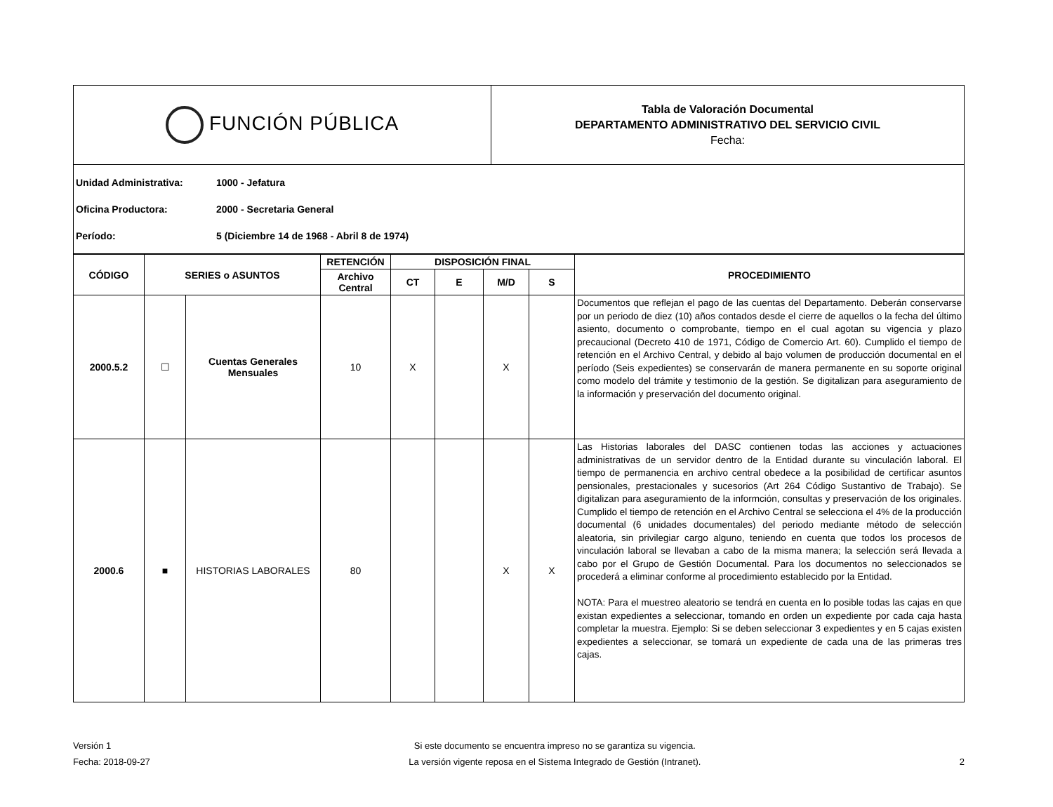| FUNCIÓN PÚBLICA | Tabla de Valoración Documental DEPARTAMENTO ADMINISTRATIVO DEL SERVICIO CIVIL Fecha: |
Unidad Administrativa: 1000 - Jefatura
Oficina Productora: 2000 - Secretaria General
Período: 5 (Diciembre 14 de 1968 - Abril 8 de 1974)
| CÓDIGO | SERIES o ASUNTOS | | RETENCIÓN | DISPOSICIÓN FINAL | | | | PROCEDIMIENTO |
| --- | --- | --- | --- | --- | --- | --- | --- | --- |
| | | | Archivo Central | CT | E | M/D | S | |
| 2000.5.2 | ☐ | Cuentas Generales Mensuales | 10 | X | | X | | Documentos que reflejan el pago de las cuentas del Departamento. Deberán conservarse por un periodo de diez (10) años contados desde el cierre de aquellos o la fecha del último asiento, documento o comprobante, tiempo en el cual agotan su vigencia y plazo precaucional (Decreto 410 de 1971, Código de Comercio Art. 60). Cumplido el tiempo de retención en el Archivo Central, y debido al bajo volumen de producción documental en el período (Seis expedientes) se conservarán de manera permanente en su soporte original como modelo del trámite y testimonio de la gestión. Se digitalizan para aseguramiento de la información y preservación del documento original. |
| 2000.6 | ■ | HISTORIAS LABORALES | 80 | | | X | X | Las Historias laborales del DASC contienen todas las acciones y actuaciones administrativas de un servidor dentro de la Entidad durante su vinculación laboral. El tiempo de permanencia en archivo central obedece a la posibilidad de certificar asuntos pensionales, prestacionales y sucesorios (Art 264 Código Sustantivo de Trabajo). Se digitalizan para aseguramiento de la informción, consultas y preservación de los originales. Cumplido el tiempo de retención en el Archivo Central se selecciona el 4% de la producción documental (6 unidades documentales) del periodo mediante método de selección aleatoria, sin privilegiar cargo alguno, teniendo en cuenta que todos los procesos de vinculación laboral se llevaban a cabo de la misma manera; la selección será llevada a cabo por el Grupo de Gestión Documental. Para los documentos no seleccionados se procederá a eliminar conforme al procedimiento establecido por la Entidad. NOTA: Para el muestreo aleatorio se tendrá en cuenta en lo posible todas las cajas en que existan expedientes a seleccionar, tomando en orden un expediente por cada caja hasta completar la muestra. Ejemplo: Si se deben seleccionar 3 expedientes y en 5 cajas existen expedientes a seleccionar, se tomará un expediente de cada una de las primeras tres cajas. |
Versión 1
Fecha: 2018-09-27
Si este documento se encuentra impreso no se garantiza su vigencia.
La versión vigente reposa en el Sistema Integrado de Gestión (Intranet).
2